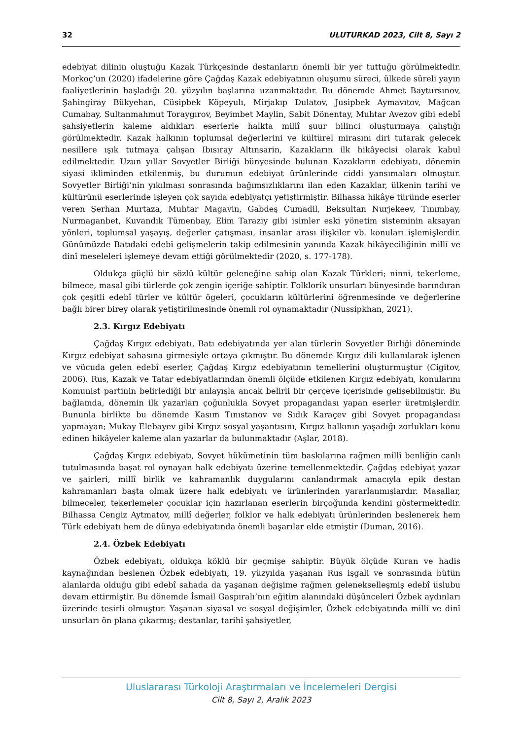32 ULUTURKAD 2023, Cilt 8, Sayı 2
edebiyat dilinin oluştuğu Kazak Türkçesinde destanların önemli bir yer tuttuğu görülmektedir. Morkoç’un (2020) ifadelerine göre Çağdaş Kazak edebiyatının oluşumu süreci, ülkede süreli yayın faaliyetlerinin başladığı 20. yüzyılın başlarına uzanmaktadır. Bu dönemde Ahmet Baytursınov, Şahingiray Bükyehan, Cüsipbek Köpeyulı, Mirjakıp Dulatov, Jusipbek Aymavıtov, Mağcan Cumabay, Sultanmahmut Toraygırov, Beyimbet Maylin, Sabit Dönentay, Muhtar Avezov gibi edebî şahsiyetlerin kaleme aldıkları eserlerle halkta millî şuur bilinci oluşturmaya çalıştığı görülmektedir. Kazak halkının toplumsal değerlerini ve kültürel mirasını diri tutarak gelecek nesillere ışık tutmaya çalışan Ibısıray Altınsarin, Kazakların ilk hikâyecisi olarak kabul edilmektedir. Uzun yıllar Sovyetler Birliği bünyesinde bulunan Kazakların edebiyatı, dönemin siyasi ikliminden etkilenmiş, bu durumun edebiyat ürünlerinde ciddi yansımaları olmuştur. Sovyetler Birliği’nin yıkılması sonrasında bağımsızlıklarını ilan eden Kazaklar, ülkenin tarihi ve kültürünü eserlerinde işleyen çok sayıda edebiyatçı yetiştirmiştir. Bilhassa hikâye türünde eserler veren Şerhan Murtaza, Muhtar Magavin, Gabdeş Cumadil, Beksultan Nurjekeev, Tınımbay, Nurmaganbet, Kuvandık Tümenbay, Elim Taraziy gibi isimler eski yönetim sisteminin aksayan yönleri, toplumsal yaşayış, değerler çatışması, insanlar arası ilişkiler vb. konuları işlemişlerdir. Günümüzde Batıdaki edebî gelişmelerin takip edilmesinin yanında Kazak hikâyeciliğinin millî ve dinî meseleleri işlemeye devam ettiği görülmektedir (2020, s. 177-178).
Oldukça güçlü bir sözlü kültür geleneğine sahip olan Kazak Türkleri; ninni, tekerleme, bilmece, masal gibi türlerde çok zengin içeriğe sahiptir. Folklorik unsurları bünyesinde barındıran çok çeşitli edebî türler ve kültür ögeleri, çocukların kültürlerini öğrenmesinde ve değerlerine bağlı birer birey olarak yetiştirilmesinde önemli rol oynamaktadır (Nussipkhan, 2021).
2.3. Kırgız Edebiyatı
Çağdaş Kırgız edebiyatı, Batı edebiyatında yer alan türlerin Sovyetler Birliği döneminde Kırgız edebiyat sahasına girmesiyle ortaya çıkmıştır. Bu dönemde Kırgız dili kullanılarak işlenen ve vücuda gelen edebî eserler, Çağdaş Kırgız edebiyatının temellerini oluşturmuştur (Cigitov, 2006). Rus, Kazak ve Tatar edebiyatlarından önemli ölçüde etkilenen Kırgız edebiyatı, konularını Komunist partinin belirlediği bir anlayışla ancak belirli bir çerçeve içerisinde gelişebilmiştir. Bu bağlamda, dönemin ilk yazarları çoğunlukla Sovyet propagandası yapan eserler üretmişlerdir. Bununla birlikte bu dönemde Kasım Tınıstanov ve Sıdık Karaçev gibi Sovyet propagandası yapmayan; Mukay Elebayev gibi Kırgız sosyal yaşantısını, Kırgız halkının yaşadığı zorlukları konu edinen hikâyeler kaleme alan yazarlar da bulunmaktadır (Aşlar, 2018).
Çağdaş Kırgız edebiyatı, Sovyet hükümetinin tüm baskılarına rağmen millî benliğin canlı tutulmasında başat rol oynayan halk edebiyatı üzerine temellenmektedir. Çağdaş edebiyat yazar ve şairleri, millî birlik ve kahramanlık duygularını canlandırmak amacıyla epik destan kahramanları başta olmak üzere halk edebiyatı ve ürünlerinden yararlanmışlardır. Masallar, bilmeceler, tekerlemeler çocuklar için hazırlanan eserlerin birçoğunda kendini göstermektedir. Bilhassa Cengiz Aytmatov, millî değerler, folklor ve halk edebiyatı ürünlerinden beslenerek hem Türk edebiyatı hem de dünya edebiyatında önemli başarılar elde etmiştir (Duman, 2016).
2.4. Özbek Edebiyatı
Özbek edebiyatı, oldukça köklü bir geçmişe sahiptir. Büyük ölçüde Kuran ve hadis kaynağından beslenen Özbek edebiyatı, 19. yüzyılda yaşanan Rus işgali ve sonrasında bütün alanlarda olduğu gibi edebî sahada da yaşanan değişime rağmen gelenekselleşmiş edebî üslubu devam ettirmiştir. Bu dönemde İsmail Gaspıralı’nın eğitim alanındaki düşünceleri Özbek aydınları üzerinde tesirli olmuştur. Yaşanan siyasal ve sosyal değişimler, Özbek edebiyatında millî ve dinî unsurları ön plana çıkarmış; destanlar, tarihî şahsiyetler,
Uluslararası Türkoloji Araştırmaları ve İncelemeleri Dergisi
Cilt 8, Sayı 2, Aralık 2023